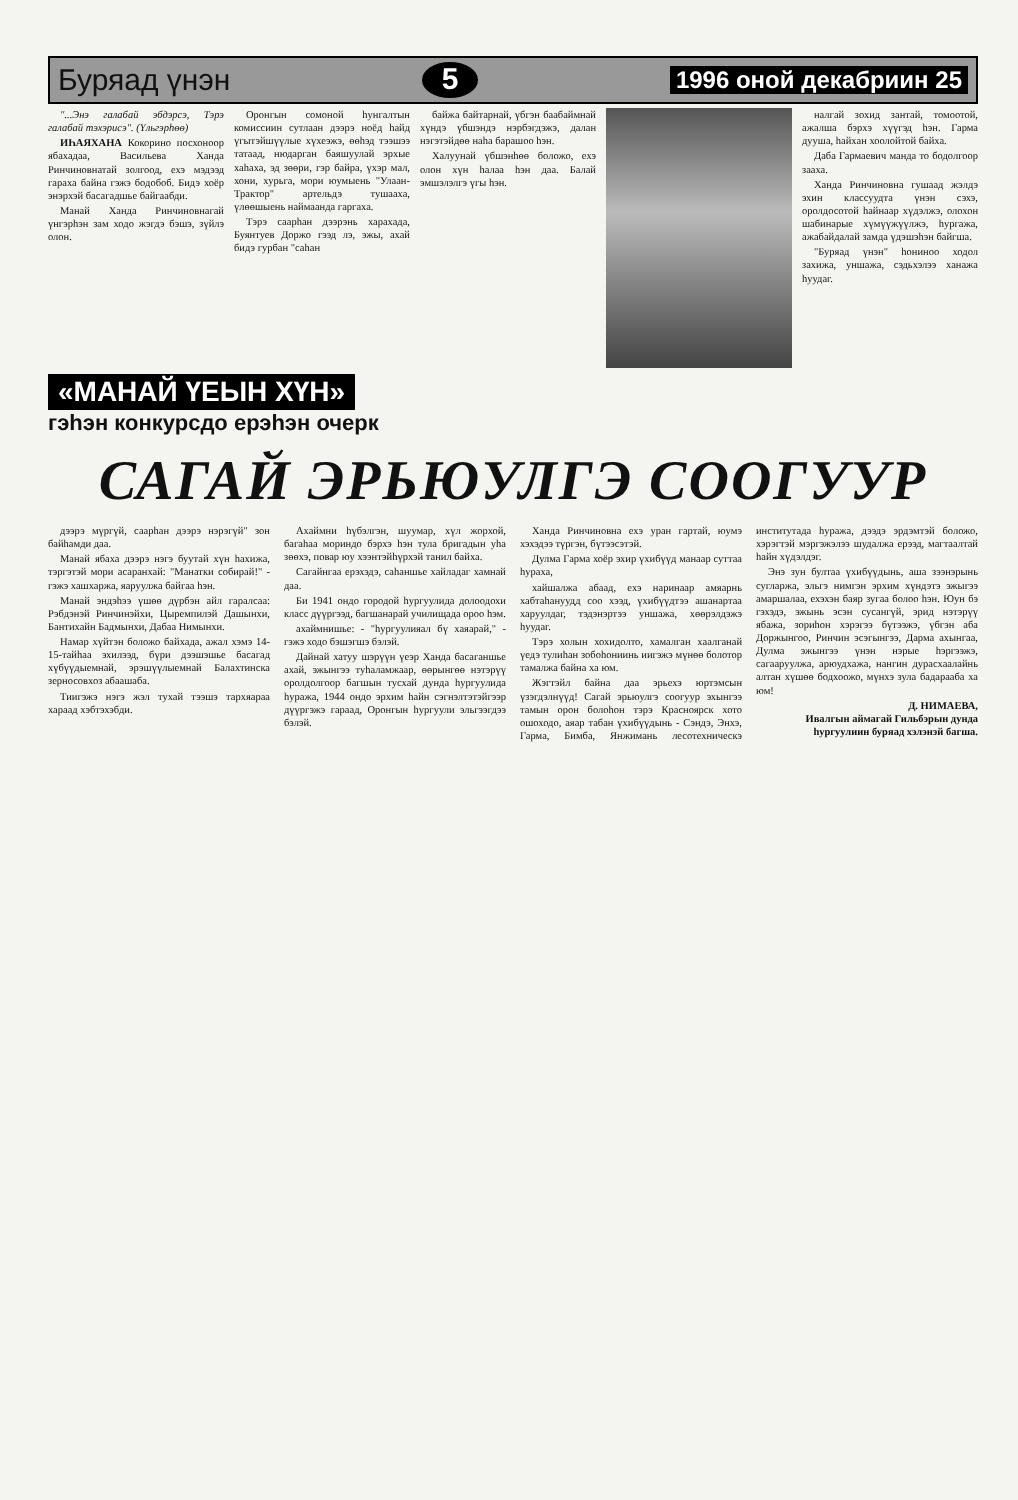Буряад үнэн 5 1996 оной декабриин 25
"...Энэ галабай эбдэрсэ, Тэрэ галабай тэхэрисэ". (Үльгэрһөө)
ИҺАЯХАНА Кокорино посхоноор ябахадаа, Васильева Ханда Ринчиновнатай золгоод, ехэ мэдээд гараха байна гэжэ бодобоб. Бидэ хоёр энэрхэй басагадшье байгаабди.
Манай Ханда Ринчиновнагай үнгэрһэн зам ходо жэгдэ бэшэ, зүйлэ олон.
Оронгын сомоной һунгалтын комиссиин сутлаан дээрэ ноёд һайд үгытэйшүүлые хүхеэжэ, өөһэд тээшээ татаад, нюдарган баяшуулай эрхые хаһаха, эд зөөри, гэр байра, үхэр мал, хони, хурьга, мори юумыень "Улаан-Трактор" артельдэ тушааха, үлөөшыень наймаанда гаргаха.
Тэрэ саарһан дээрэнь харахада, Буянтуев Доржо гээд лэ, эжы, ахай бидэ гурбан "саһан
байжа байтарнай, үбгэн баабаймнай хүндэ үбшэндэ нэрбэгдэжэ, далан нэгэтэйдөө наһа барашоо һэн.
Халуунай үбшэнһөө боложо, ехэ олон хүн һалаа һэн даа. Балай эмшэлэлгэ үгы һэн.
налгай зохид зантай, томоотой, ажалша бэрхэ хүүгэд һэн. Гарма дууша, һайхан хоолойтой байха.
Даба Гармаевич манда то бодолгоор зааха.
Ханда Ринчиновна гушаад жэлдэ эхин классуудта үнэн сэхэ, оролдосотой һайнаар хүдэлжэ, олохон шабинарые хүмүүжүүлжэ, һургажа, ажабайдалай замда үдэшэһэн байгша.
"Буряад үнэн" һониноо ходол захижа, уншажа, сэдьхэлээ ханажа һуудаг.
«МАНАЙ ҮЕЫН ХҮН»
гэһэн конкурсдо ерэһэн очерк
САГАЙ ЭРЬЮУЛГЭ СООГУУР
дээрэ мүргүй, саарһан дээрэ нэрэгүй" зон байһамди даа.
Манай ябаха дээрэ нэгэ буутай хүн һахижа, тэргэтэй мори асаранхай: "Манатки собирай!" - гэжэ хашхаржа, яаруулжа байгаа һэн.
Манай эндэһээ үшөө дүрбэн айл гаралсаа: Рэбдэнэй Ринчинэйхи, Цыремпилэй Дашынхи, Бантихайн Бадмынхи, Дабаа Нимынхи.
Намар хүйтэн боложо байхада, ажал хэмэ 14-15-тайһаа эхилээд, бүри дээшэшье басагад хүбүүдыемнай, эрэшүүлыемнай Балахтинска зерносовхоз абаашаба.
Тиигэжэ нэгэ жэл тухай тээшэ тархяараа хараад хэбтэхэбди.
Ахаймни һүбэлгэн, шуумар, хүл жорхой, багаһаа мориндо бэрхэ һэн тула бригадын уһа зөөхэ, повар юу хээнтэйһүрхэй танил байха.
Сагайнгаа ерэхэдэ, саһаншье хайладаг хамнай даа.
Би 1941 ондо городой һургуулида долоодохи класс дүүргээд, багшанарай училищада ороо һэм.
ахаймнишье: - "һургуулияал бү хаяарай," - гэжэ ходо бэшэгшэ бэлэй.
Дайнай хатуу шэрүүн үеэр Ханда басаганшье ахай, эжынгээ туһаламжаар, өөрынгөө нэтэрүү оролдолгоор багшын тусхай дунда һургуулида һуража, 1944 ондо эрхим һайн сэгнэлтэтэйгээр дүүргэжэ гараад, Оронгын һургуули эльгээгдээ бэлэй.
Ханда Ринчиновна ехэ уран гартай, юумэ хэхэдээ түргэн, бүтээсэтэй.
Дулма Гарма хоёр эхир үхибүүд манаар суттаа һураха,
хайшалжа абаад, ехэ наринаар амяарнь хабтаһануудд соо хээд, үхибүүдтээ ашанартаа харуулдаг, тэдэнэртээ уншажа, хөөрэлдэжэ һуудаг.
Тэрэ холын хохидолто, хамалган хаалганай үедэ тулиһан зобоһониинь иигэжэ мүнөө болотор тамалжа байна ха юм.
Жэгтэйл байна даа эрьехэ юртэмсын үзэгдэлнүүд! Сагай эрьюулгэ соогуур эхынгээ тамын орон болоһон тэрэ Красноярск хото ошоходо, аяар табан үхибүүдынь - Сэндэ, Энхэ, Гарма, Бимба, Янжимань лесотехническэ институтада һуража, дээдэ эрдэмтэй боложо, хэрэгтэй мэргэжэлээ шудалжа ерээд, магтаалтай һайн хүдэлдэг.
Энэ зун бултаа үхибүүдынь, аша зээнэрынь сугларжа, эльгэ нимгэн эрхим хүндэтэ эжыгээ амаршалаа, ехэхэн баяр зугаа болоо һэн. Юун бэ гэхэдэ, эжынь эсэн сусангүй, эрид нэтэрүү ябажа, зориһон хэрэгээ бүтээжэ, үбгэн аба Доржынгоо, Ринчин эсэгынгээ, Дарма ахынгаа, Дулма эжынгээ үнэн нэрые һэргээжэ, сагааруулжа, арюудхажа, нангин дурасхаалайнь алтан хүшөө бодхоожо, мүнхэ зула бадарааба ха юм!
Д. НИМАЕВА,
Ивалгын аймагай Гильбэрын дунда һургуулиин буряад хэлэнэй багша.